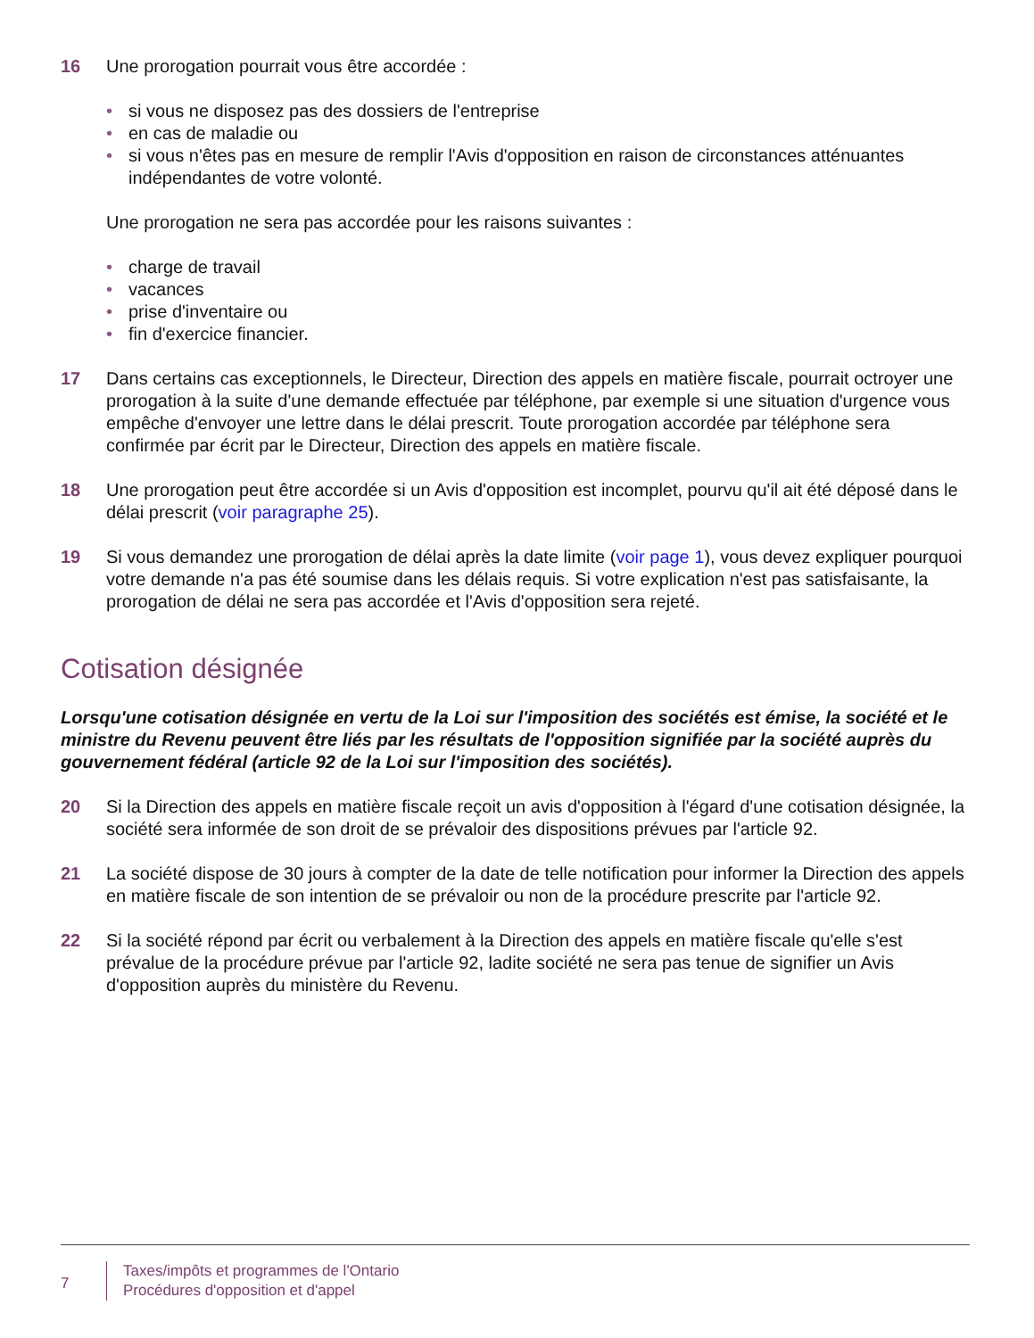16 Une prorogation pourrait vous être accordée :
• si vous ne disposez pas des dossiers de l'entreprise
• en cas de maladie ou
• si vous n'êtes pas en mesure de remplir l'Avis d'opposition en raison de circonstances atténuantes indépendantes de votre volonté.
Une prorogation ne sera pas accordée pour les raisons suivantes :
• charge de travail
• vacances
• prise d'inventaire ou
• fin d'exercice financier.
17 Dans certains cas exceptionnels, le Directeur, Direction des appels en matière fiscale, pourrait octroyer une prorogation à la suite d'une demande effectuée par téléphone, par exemple si une situation d'urgence vous empêche d'envoyer une lettre dans le délai prescrit. Toute prorogation accordée par téléphone sera confirmée par écrit par le Directeur, Direction des appels en matière fiscale.
18 Une prorogation peut être accordée si un Avis d'opposition est incomplet, pourvu qu'il ait été déposé dans le délai prescrit (voir paragraphe 25).
19 Si vous demandez une prorogation de délai après la date limite (voir page 1), vous devez expliquer pourquoi votre demande n'a pas été soumise dans les délais requis. Si votre explication n'est pas satisfaisante, la prorogation de délai ne sera pas accordée et l'Avis d'opposition sera rejeté.
Cotisation désignée
Lorsqu'une cotisation désignée en vertu de la Loi sur l'imposition des sociétés est émise, la société et le ministre du Revenu peuvent être liés par les résultats de l'opposition signifiée par la société auprès du gouvernement fédéral (article 92 de la Loi sur l'imposition des sociétés).
20 Si la Direction des appels en matière fiscale reçoit un avis d'opposition à l'égard d'une cotisation désignée, la société sera informée de son droit de se prévaloir des dispositions prévues par l'article 92.
21 La société dispose de 30 jours à compter de la date de telle notification pour informer la Direction des appels en matière fiscale de son intention de se prévaloir ou non de la procédure prescrite par l'article 92.
22 Si la société répond par écrit ou verbalement à la Direction des appels en matière fiscale qu'elle s'est prévalue de la procédure prévue par l'article 92, ladite société ne sera pas tenue de signifier un Avis d'opposition auprès du ministère du Revenu.
7
Taxes/impôts et programmes de l'Ontario
Procédures d'opposition et d'appel